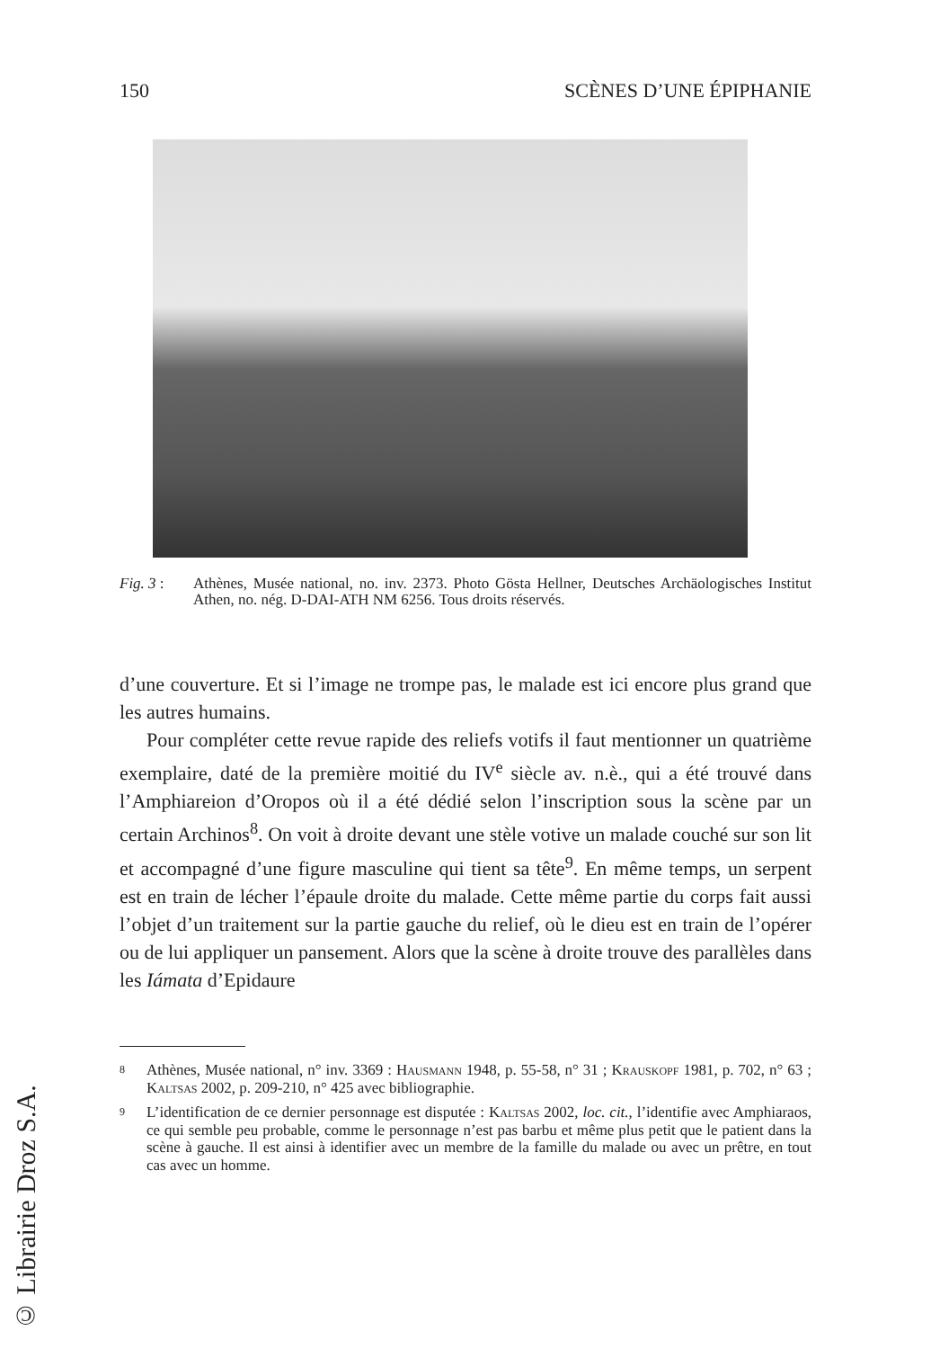150 SCÈNES D’UNE ÉPIPHANIE
Fig. 3 : Athènes, Musée national, no. inv. 2373. Photo Gösta Hellner, Deutsches Archäologisches Institut Athen, no. nég. D-DAI-ATH NM 6256. Tous droits réservés.
d’une couverture. Et si l’image ne trompe pas, le malade est ici encore plus grand que les autres humains.
Pour compléter cette revue rapide des reliefs votifs il faut mentionner un quatrième exemplaire, daté de la première moitié du IV<sup>e</sup> siècle av. n.è., qui a été trouvé dans l’Amphiareion d’Oropos où il a été dédié selon l’inscription sous la scène par un certain Archinos<sup>8</sup>. On voit à droite devant une stèle votive un malade couché sur son lit et accompagné d’une figure masculine qui tient sa tête<sup>9</sup>. En même temps, un serpent est en train de lécher l’épaule droite du malade. Cette même partie du corps fait aussi l’objet d’un traitement sur la partie gauche du relief, où le dieu est en train de l’opérer ou de lui appliquer un pansement. Alors que la scène à droite trouve des parallèles dans les Iámata d’Epidaure
8 Athènes, Musée national, n° inv. 3369 : Hausmann 1948, p. 55-58, n° 31 ; Krauskopf 1981, p. 702, n° 63 ; Kaltsas 2002, p. 209-210, n° 425 avec bibliographie.
9 L’identification de ce dernier personnage est disputée : Kaltsas 2002, loc. cit., l’identifie avec Amphiaraos, ce qui semble peu probable, comme le personnage n’est pas barbu et même plus petit que le patient dans la scène à gauche. Il est ainsi à identifier avec un membre de la famille du malade ou avec un prêtre, en tout cas avec un homme.
© Librairie Droz S.A.